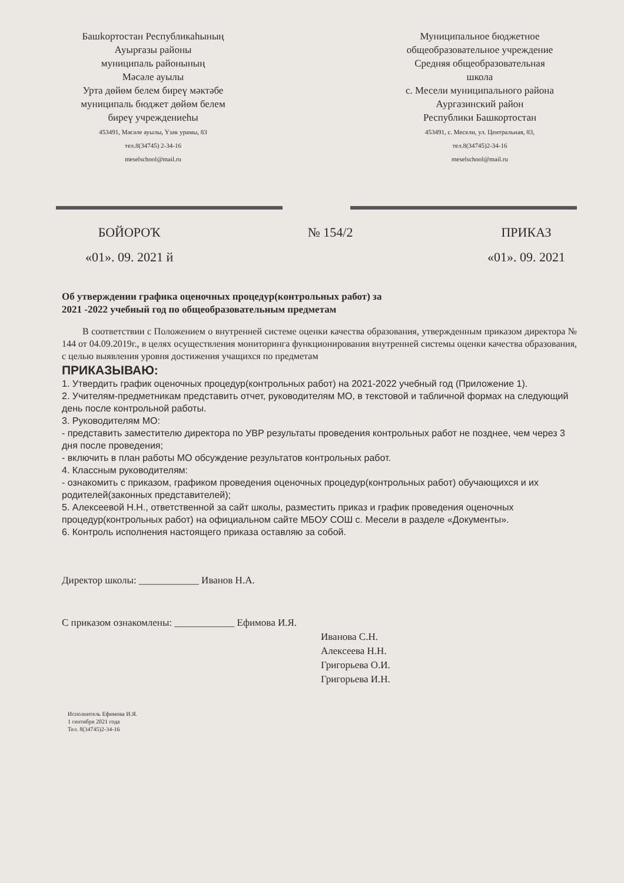Башkортостан Республикаhының
Ауырғазы районы
муниципаль районының
Мәсәле ауылы
Урта дөйөм белем биреү мәктәбе
муниципаль бюджет дөйөм белем
биреү учреждениеhы
453491, Мәсәле ауылы, Үзәк урамы, 83
тел.8(34745) 2-34-16
meselschool@mail.ru
Муниципальное бюджетное
общеобразовательное учреждение
Средняя общеобразовательная
школа
с. Месели муниципального района
Аургазинский район
Республики Башкортостан
453491, с. Месели, ул. Центральная, 83,
тел.8(34745)2-34-16
meselschool@mail.ru
БОЙОРОҠ
«01». 09. 2021 й
№ 154/2 ПРИКАЗ
«01». 09. 2021
Об утверждении графика оценочных процедур(контрольных работ) за
2021 -2022 учебный год по общеобразовательным предметам
В соответствии с Положением о внутренней системе оценки качества образования, утвержденным приказом директора № 144 от 04.09.2019г., в целях осуществления мониторинга функционирования внутренней системы оценки качества образования, с целью выявления уровня достижения учащихся по предметам
ПРИКАЗЫВАЮ:
1. Утвердить график оценочных процедур(контрольных работ) на 2021-2022 учебный год (Приложение 1).
2. Учителям-предметникам представить отчет, руководителям МО, в текстовой и табличной формах на следующий день после контрольной работы.
3. Руководителям МО:
- представить заместителю директора по УВР результаты проведения контрольных работ не позднее, чем через 3 дня после проведения;
- включить в план работы МО обсуждение результатов контрольных работ.
4. Классным руководителям:
- ознакомить с приказом, графиком проведения оценочных процедур(контрольных работ) обучающихся и их родителей(законных представителей);
5. Алексеевой Н.Н., ответственной за сайт школы, разместить приказ и график проведения оценочных процедур(контрольных работ) на официальном сайте МБОУ СОШ с. Месели в разделе «Документы».
6. Контроль исполнения настоящего приказа оставляю за собой.
Директор школы: ____________ Иванов Н.А.
С приказом ознакомлены: ____________ Ефимова И.Я.
Иванова С.Н.
Алексеева Н.Н.
Григорьева О.И.
Григорьева И.Н.
Исполнитель Ефимова И.Я.
1 сентября 2021 года
Тел. 8(34745)2-34-16